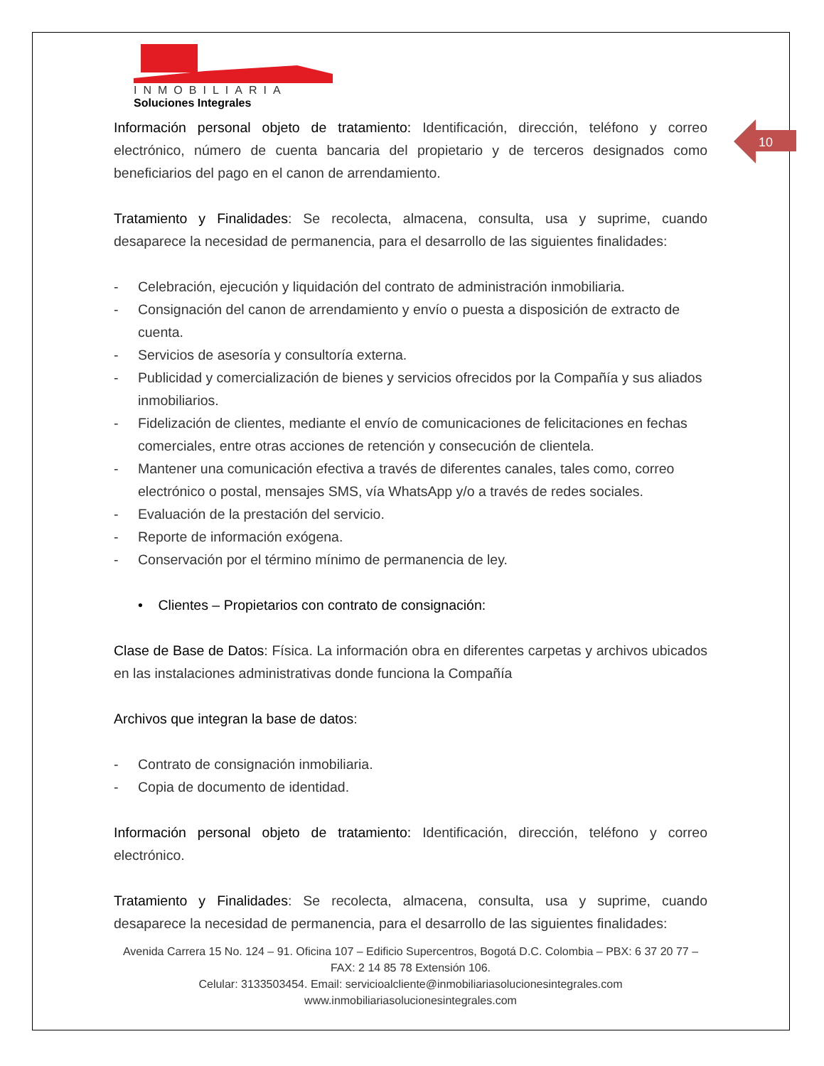10
INMOBILIARIA
Soluciones Integrales
Información personal objeto de tratamiento: Identificación, dirección, teléfono y correo electrónico, número de cuenta bancaria del propietario y de terceros designados como beneficiarios del pago en el canon de arrendamiento.
Tratamiento y Finalidades: Se recolecta, almacena, consulta, usa y suprime, cuando desaparece la necesidad de permanencia, para el desarrollo de las siguientes finalidades:
- Celebración, ejecución y liquidación del contrato de administración inmobiliaria.
- Consignación del canon de arrendamiento y envío o puesta a disposición de extracto de cuenta.
- Servicios de asesoría y consultoría externa.
- Publicidad y comercialización de bienes y servicios ofrecidos por la Compañía y sus aliados inmobiliarios.
- Fidelización de clientes, mediante el envío de comunicaciones de felicitaciones en fechas comerciales, entre otras acciones de retención y consecución de clientela.
- Mantener una comunicación efectiva a través de diferentes canales, tales como, correo electrónico o postal, mensajes SMS, vía WhatsApp y/o a través de redes sociales.
- Evaluación de la prestación del servicio.
- Reporte de información exógena.
- Conservación por el término mínimo de permanencia de ley.
• Clientes – Propietarios con contrato de consignación:
Clase de Base de Datos: Física. La información obra en diferentes carpetas y archivos ubicados en las instalaciones administrativas donde funciona la Compañía
Archivos que integran la base de datos:
- Contrato de consignación inmobiliaria.
- Copia de documento de identidad.
Información personal objeto de tratamiento: Identificación, dirección, teléfono y correo electrónico.
Tratamiento y Finalidades: Se recolecta, almacena, consulta, usa y suprime, cuando desaparece la necesidad de permanencia, para el desarrollo de las siguientes finalidades:
Avenida Carrera 15 No. 124 – 91. Oficina 107 – Edificio Supercentros, Bogotá D.C. Colombia – PBX: 6 37 20 77 – FAX: 2 14 85 78 Extensión 106.
Celular: 3133503454. Email: servicioalcliente@inmobiliariasolucionesintegrales.com
www.inmobiliariasolucionesintegrales.com